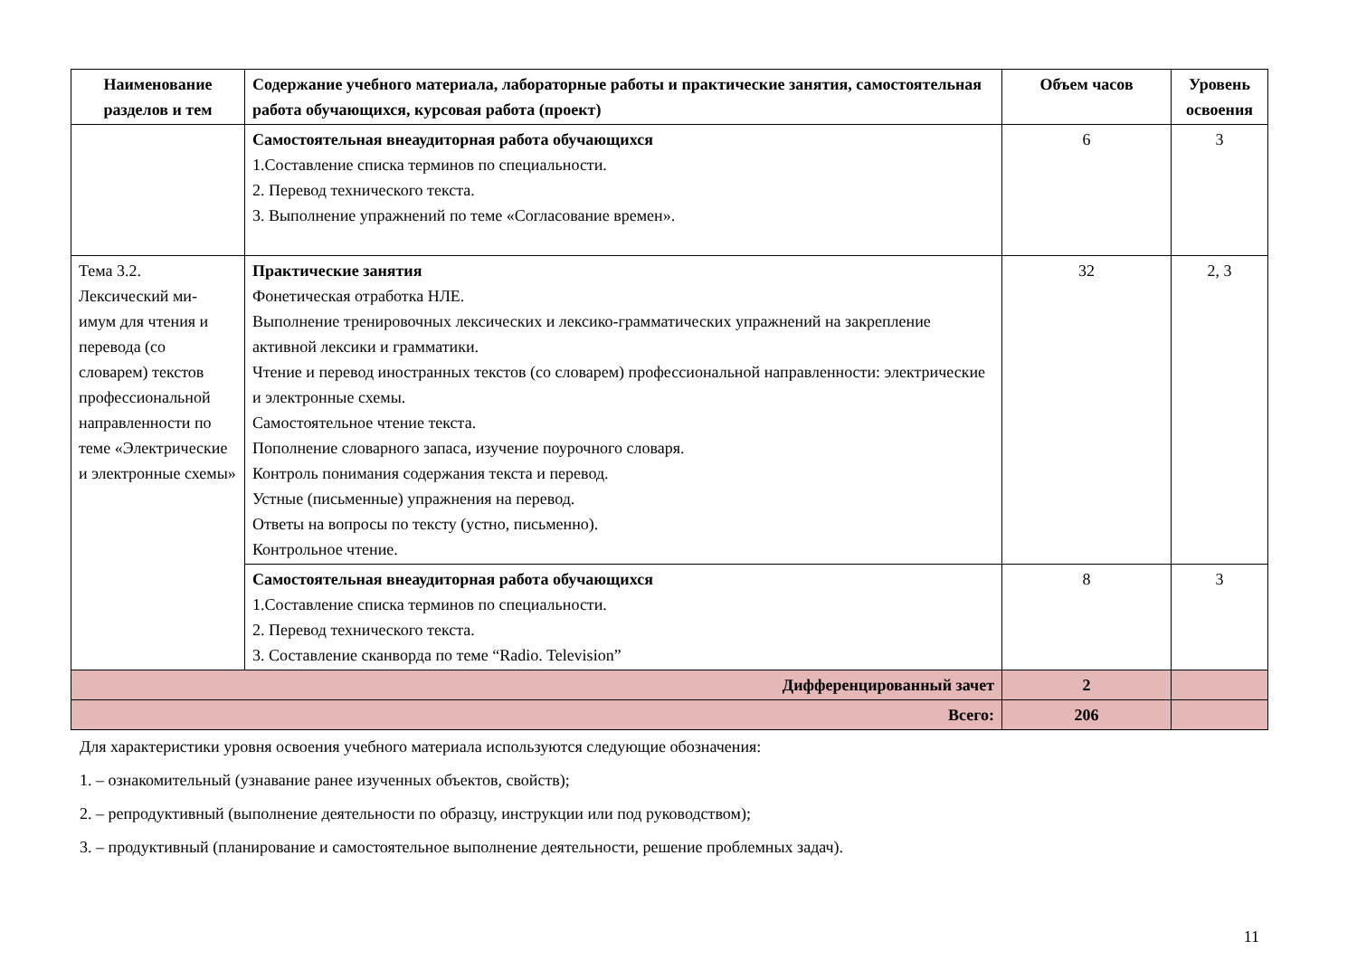| Наименование разделов и тем | Содержание учебного материала, лабораторные работы и практические занятия, самостоятельная работа обучающихся, курсовая работа (проект) | Объем часов | Уровень освоения |
| --- | --- | --- | --- |
| | Самостоятельная внеаудиторная работа обучающихся 1.Составление списка терминов по специальности. 2. Перевод технического текста. 3. Выполнение упражнений по теме «Согласование времен». | 6 | 3 |
| Тема 3.2. Лексический ми- имум для чтения и перевода (со словарем) текстов профессиональной направленности по теме «Электрические и электронные схемы» | Практические занятия Фонетическая отработка НЛЕ. Выполнение тренировочных лексических и лексико-грамматических упражнений на закрепление активной лексики и грамматики. Чтение и перевод иностранных текстов (со словарем) профессиональной направленности: электрические и электронные схемы. Самостоятельное чтение текста. Пополнение словарного запаса, изучение поурочного словаря. Контроль понимания содержания текста и перевод. Устные (письменные) упражнения на перевод. Ответы на вопросы по тексту (устно, письменно). Контрольное чтение. | 32 | 2, 3 |
| | Самостоятельная внеаудиторная работа обучающихся 1.Составление списка терминов по специальности. 2. Перевод технического текста. 3. Составление сканворда по теме “Radio. Television” | 8 | 3 |
| Дифференцированный зачет | | 2 | |
| Всего: | | 206 | |
Для характеристики уровня освоения учебного материала используются следующие обозначения:
1. – ознакомительный (узнавание ранее изученных объектов, свойств);
2. – репродуктивный (выполнение деятельности по образцу, инструкции или под руководством);
3. – продуктивный (планирование и самостоятельное выполнение деятельности, решение проблемных задач).
11